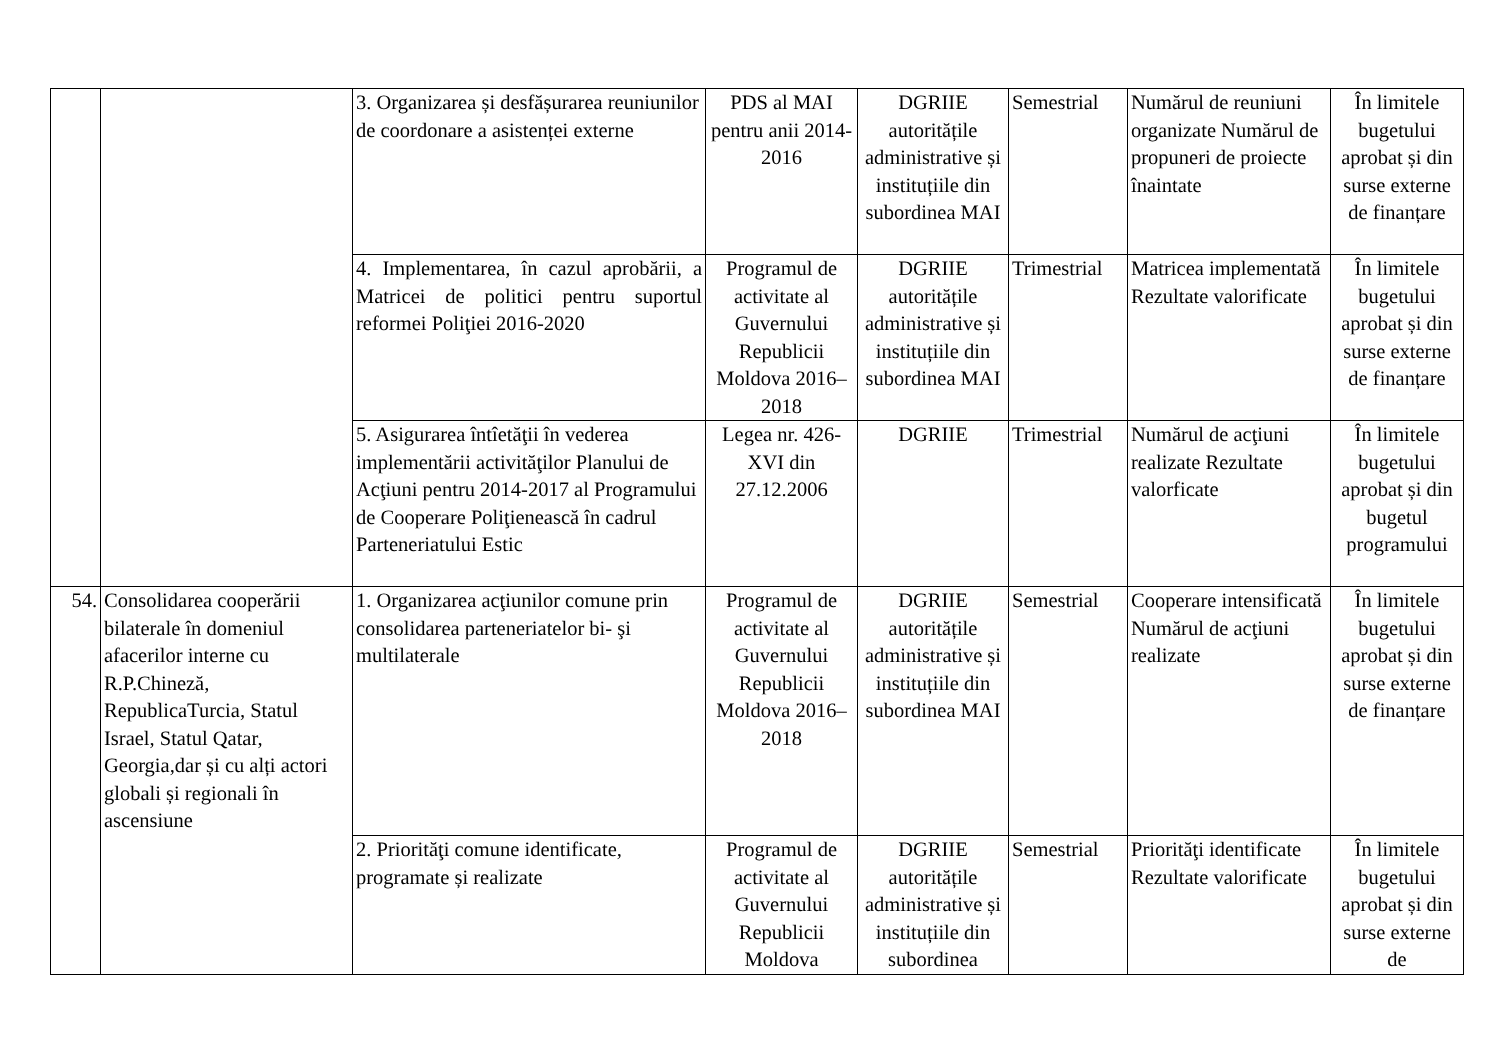| | | 3. Organizarea și desfășurarea reuniunilor de coordonare a asistenței externe | PDS al MAI pentru anii 2014-2016 | DGRIIE autoritățile administrative și instituțiile din subordinea MAI | Semestrial | Numărul de reuniuni organizate Numărul de propuneri de proiecte înaintate | În limitele bugetului aprobat și din surse externe de finanțare |
| | | 4. Implementarea, în cazul aprobării, a Matricei de politici pentru suportul reformei Poliţiei 2016-2020 | Programul de activitate al Guvernului Republicii Moldova 2016–2018 | DGRIIE autoritățile administrative și instituțiile din subordinea MAI | Trimestrial | Matricea implementată Rezultate valorificate | În limitele bugetului aprobat și din surse externe de finanțare |
| | | 5. Asigurarea întîetăţii în vederea implementării activităţilor Planului de Acţiuni pentru 2014-2017 al Programului de Cooperare Poliţienească în cadrul Parteneriatului Estic | Legea nr. 426-XVI din 27.12.2006 | DGRIIE | Trimestrial | Numărul de acţiuni realizate Rezultate valorficate | În limitele bugetului aprobat și din bugetul programului |
| 54. | Consolidarea cooperării bilaterale în domeniul afacerilor interne cu R.P.Chineză, RepublicaTurcia, Statul Israel, Statul Qatar, Georgia,dar și cu alți actori globali și regionali în ascensiune | 1. Organizarea acţiunilor comune prin consolidarea parteneriatelor bi- şi multilaterale | Programul de activitate al Guvernului Republicii Moldova 2016–2018 | DGRIIE autoritățile administrative și instituțiile din subordinea MAI | Semestrial | Cooperare intensificată Numărul de acţiuni realizate | În limitele bugetului aprobat și din surse externe de finanțare |
| | | 2. Priorităţi comune identificate, programate și realizate | Programul de activitate al Guvernului Republicii Moldova | DGRIIE autoritățile administrative și instituțiile din subordinea | Semestrial | Priorităţi identificate Rezultate valorificate | În limitele bugetului aprobat și din surse externe de |